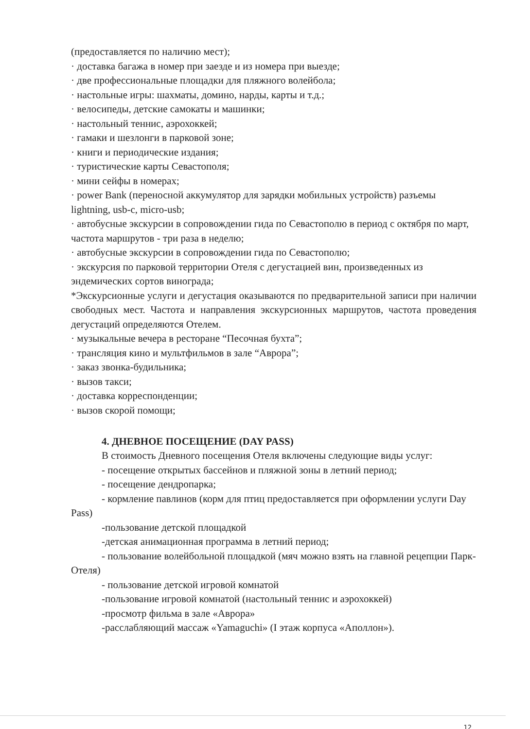(предоставляется по наличию мест);
· доставка багажа в номер при заезде и из номера при выезде;
· две профессиональные площадки для пляжного волейбола;
· настольные игры: шахматы, домино, нарды, карты и т.д.;
· велосипеды, детские самокаты и машинки;
· настольный теннис, аэрохоккей;
· гамаки и шезлонги в парковой зоне;
· книги и периодические издания;
· туристические карты Севастополя;
· мини сейфы в номерах;
· power Bank (переносной аккумулятор для зарядки мобильных устройств) разъемы lightning, usb-c, micro-usb;
· автобусные экскурсии в сопровождении гида по Севастополю в период с октября по март, частота маршрутов - три раза в неделю;
· автобусные экскурсии в сопровождении гида по Севастополю;
· экскурсия по парковой территории Отеля с дегустацией вин, произведенных из эндемических сортов винограда;
*Экскурсионные услуги и дегустация оказываются по предварительной записи при наличии свободных мест. Частота и направления экскурсионных маршрутов, частота проведения дегустаций определяются Отелем.
· музыкальные вечера в ресторане “Песочная бухта”;
· трансляция кино и мультфильмов в зале “Аврора”;
· заказ звонка-будильника;
· вызов такси;
· доставка корреспонденции;
· вызов скорой помощи;
4. ДНЕВНОЕ ПОСЕЩЕНИЕ (DAY PASS)
В стоимость Дневного посещения Отеля включены следующие виды услуг:
- посещение открытых бассейнов и пляжной зоны в летний период;
- посещение дендропарка;
- кормление павлинов (корм для птиц предоставляется при оформлении услуги Day Pass)
-пользование детской площадкой
-детская анимационная программа в летний период;
- пользование волейбольной площадкой (мяч можно взять на главной рецепции Парк-Отеля)
- пользование детской игровой комнатой
-пользование игровой комнатой (настольный теннис и аэрохоккей)
-просмотр фильма в зале «Аврора»
-расслабляющий массаж «Yamaguchi» (I этаж корпуса «Аполлон»).
12